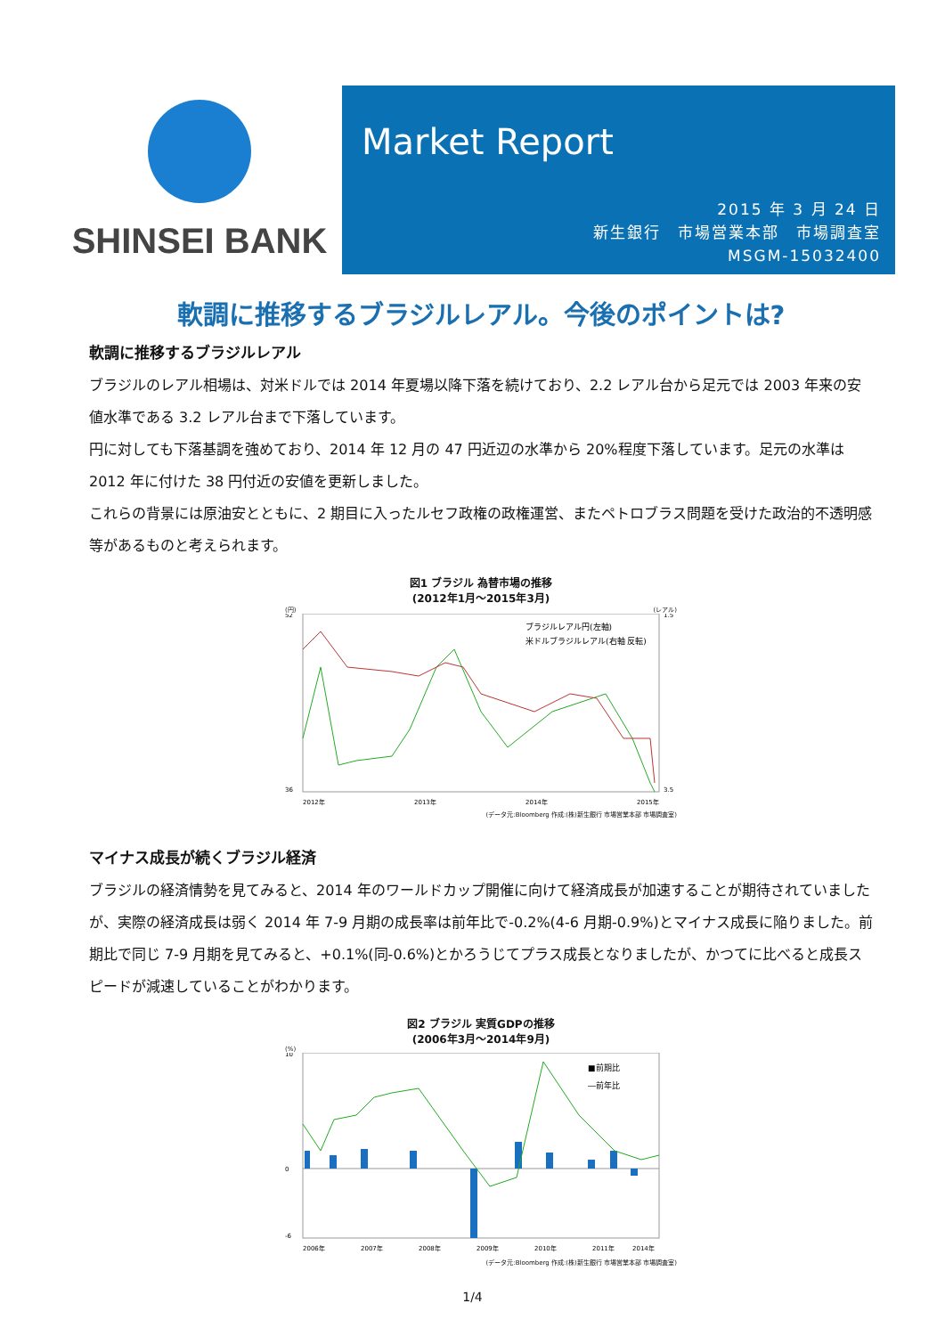SHINSEI BANK
Market Report
2015 年 3 月 24 日
新生銀行　市場営業本部　市場調査室
MSGM-15032400
軟調に推移するブラジルレアル。今後のポイントは?
軟調に推移するブラジルレアル
ブラジルのレアル相場は、対米ドルでは 2014 年夏場以降下落を続けており、2.2 レアル台から足元では 2003 年来の安値水準である 3.2 レアル台まで下落しています。
円に対しても下落基調を強めており、2014 年 12 月の 47 円近辺の水準から 20%程度下落しています。足元の水準は 2012 年に付けた 38 円付近の安値を更新しました。
これらの背景には原油安とともに、2 期目に入ったルセフ政権の政権運営、またペトロブラス問題を受けた政治的不透明感等があるものと考えられます。
図1 ブラジル 為替市場の推移
(2012年1月～2015年3月)
(円) (レアル)
ブラジルレアル円(左軸)
米ドルブラジルレアル(右軸 反転)
52
36
1.5
3.5
2012年
2013年
2014年
2015年
(データ元:Bloomberg 作成:(株)新生銀行 市場営業本部 市場調査室)
マイナス成長が続くブラジル経済
ブラジルの経済情勢を見てみると、2014 年のワールドカップ開催に向けて経済成長が加速することが期待されていましたが、実際の経済成長は弱く 2014 年 7-9 月期の成長率は前年比で-0.2%(4-6 月期-0.9%)とマイナス成長に陥りました。前期比で同じ 7-9 月期を見てみると、+0.1%(同-0.6%)とかろうじてプラス成長となりましたが、かつてに比べると成長スピードが減速していることがわかります。
図2 ブラジル 実質GDPの推移
(2006年3月～2014年9月)
(%)
■前期比
―前年比
10
0
-6
2006年
2007年
2008年
2009年
2010年
2011年
2014年
(データ元:Bloomberg 作成:(株)新生銀行 市場営業本部 市場調査室)
1/4